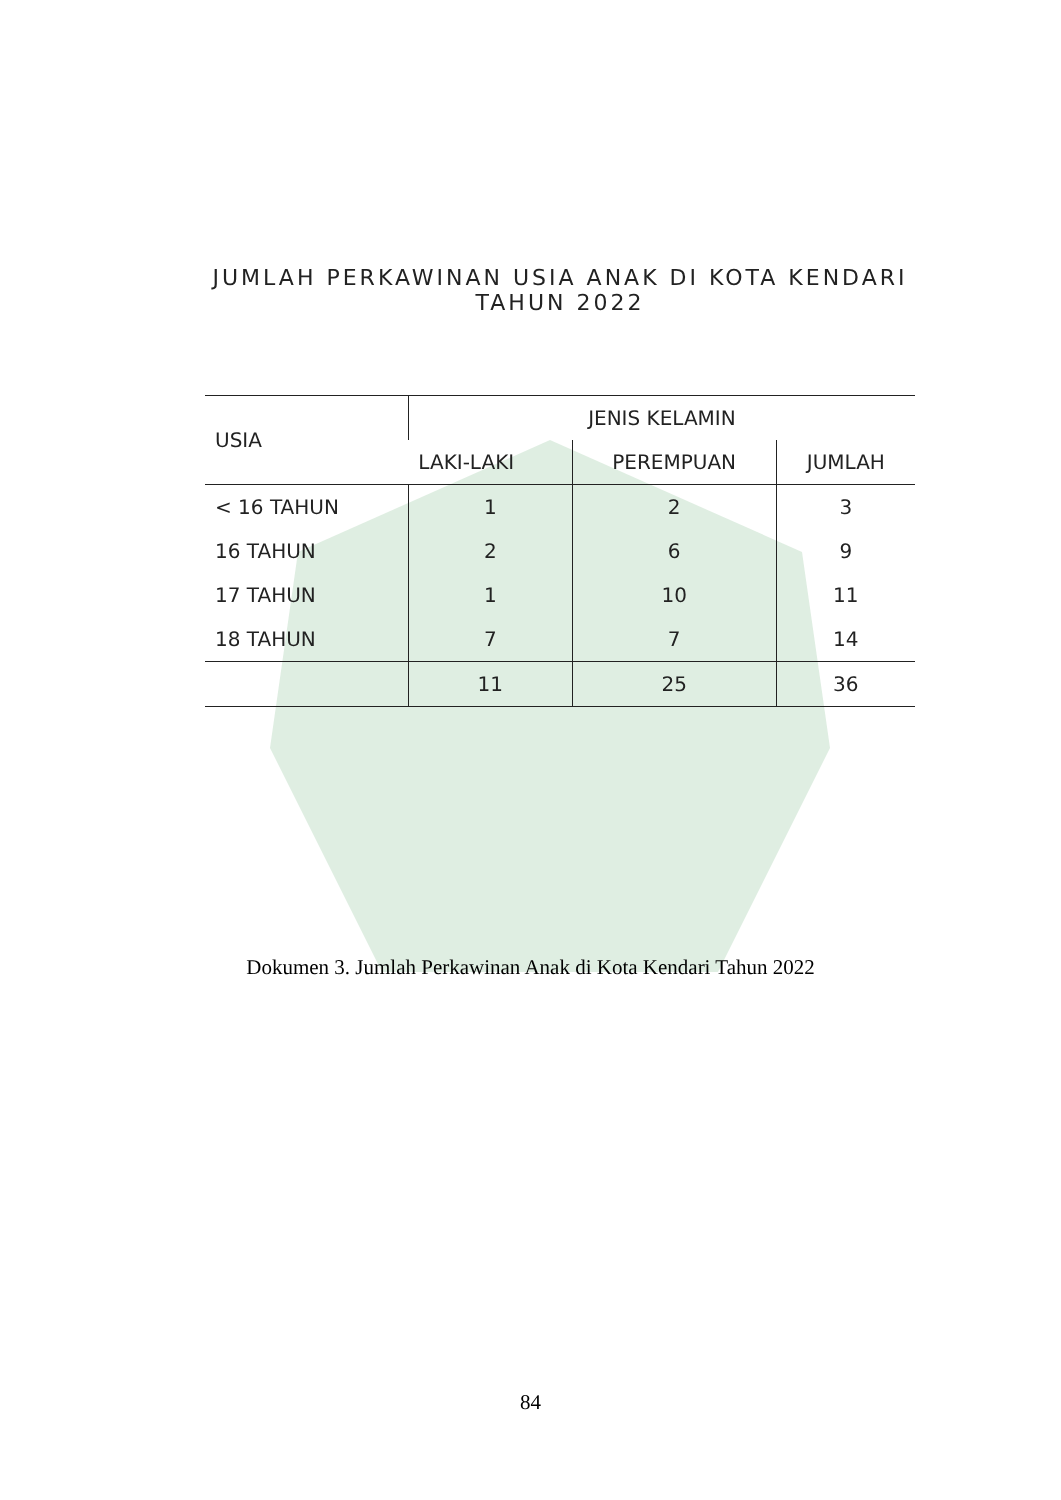JUMLAH PERKAWINAN USIA ANAK DI KOTA KENDARI
TAHUN 2022
| USIA | JENIS KELAMIN | | |
| --- | --- | --- | --- |
| | LAKI-LAKI | PEREMPUAN | JUMLAH |
| < 16 TAHUN | 1 | 2 | 3 |
| 16 TAHUN | 2 | 6 | 9 |
| 17 TAHUN | 1 | 10 | 11 |
| 18 TAHUN | 7 | 7 | 14 |
| | 11 | 25 | 36 |
Dokumen 3. Jumlah Perkawinan Anak di Kota Kendari Tahun 2022
84